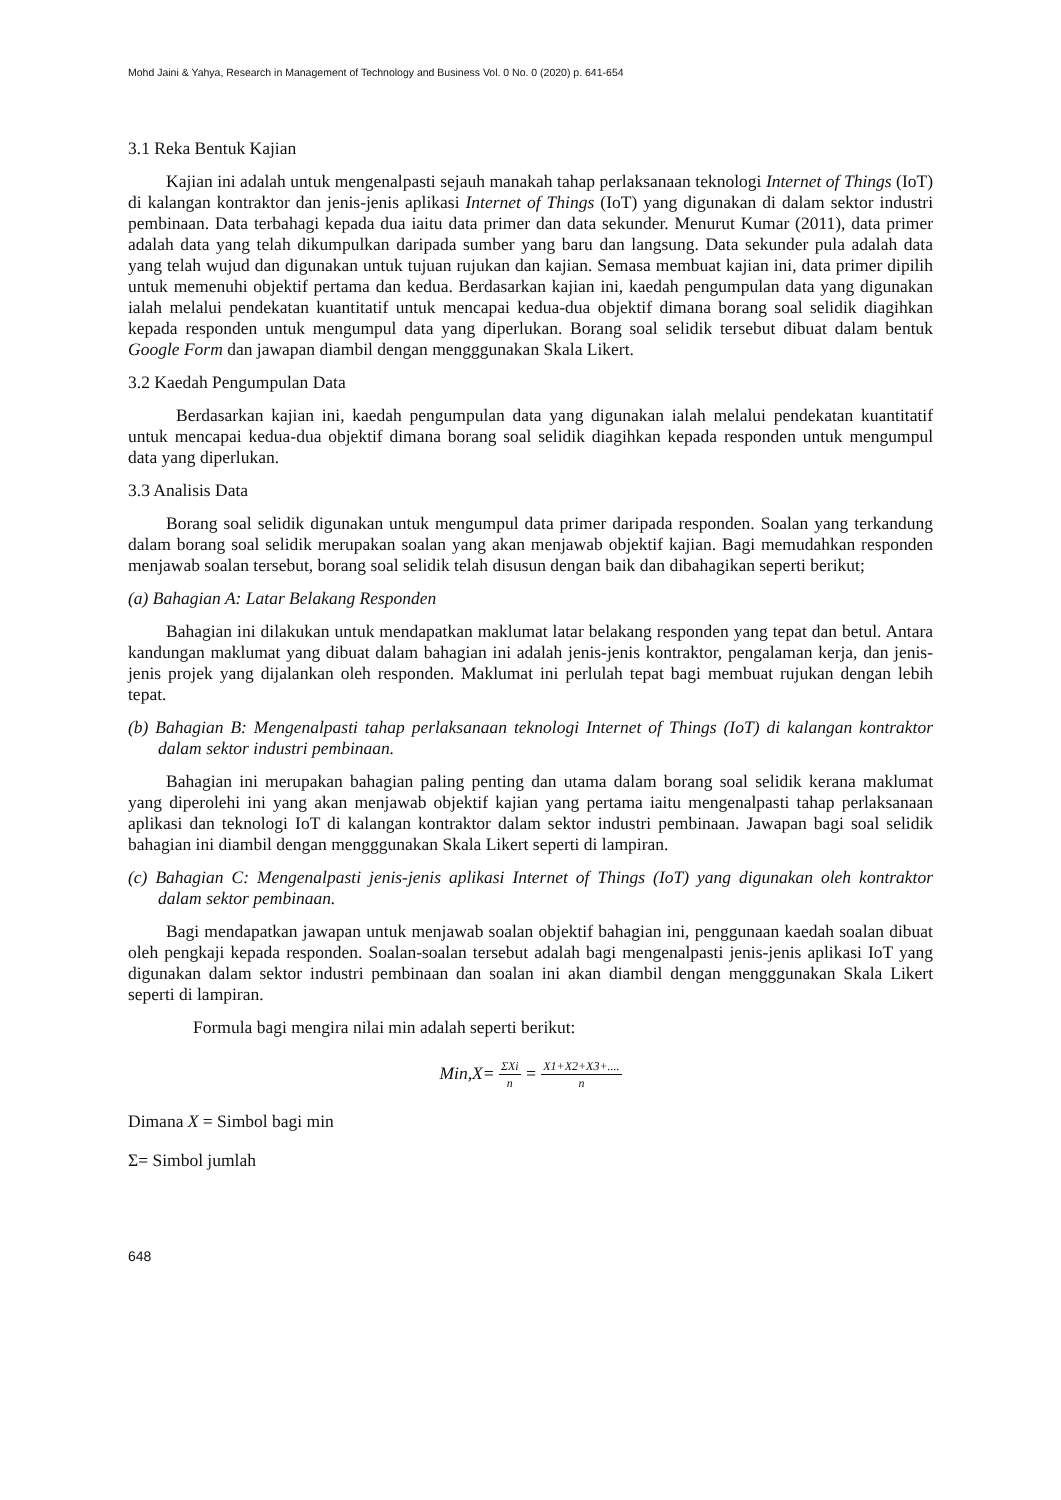Mohd Jaini & Yahya, Research in Management of Technology and Business Vol. 0 No. 0 (2020) p. 641-654
3.1 Reka Bentuk Kajian
Kajian ini adalah untuk mengenalpasti sejauh manakah tahap perlaksanaan teknologi Internet of Things (IoT) di kalangan kontraktor dan jenis-jenis aplikasi Internet of Things (IoT) yang digunakan di dalam sektor industri pembinaan. Data terbahagi kepada dua iaitu data primer dan data sekunder. Menurut Kumar (2011), data primer adalah data yang telah dikumpulkan daripada sumber yang baru dan langsung. Data sekunder pula adalah data yang telah wujud dan digunakan untuk tujuan rujukan dan kajian. Semasa membuat kajian ini, data primer dipilih untuk memenuhi objektif pertama dan kedua. Berdasarkan kajian ini, kaedah pengumpulan data yang digunakan ialah melalui pendekatan kuantitatif untuk mencapai kedua-dua objektif dimana borang soal selidik diagihkan kepada responden untuk mengumpul data yang diperlukan. Borang soal selidik tersebut dibuat dalam bentuk Google Form dan jawapan diambil dengan mengggunakan Skala Likert.
3.2 Kaedah Pengumpulan Data
Berdasarkan kajian ini, kaedah pengumpulan data yang digunakan ialah melalui pendekatan kuantitatif untuk mencapai kedua-dua objektif dimana borang soal selidik diagihkan kepada responden untuk mengumpul data yang diperlukan.
3.3 Analisis Data
Borang soal selidik digunakan untuk mengumpul data primer daripada responden. Soalan yang terkandung dalam borang soal selidik merupakan soalan yang akan menjawab objektif kajian. Bagi memudahkan responden menjawab soalan tersebut, borang soal selidik telah disusun dengan baik dan dibahagikan seperti berikut;
(a) Bahagian A: Latar Belakang Responden
Bahagian ini dilakukan untuk mendapatkan maklumat latar belakang responden yang tepat dan betul. Antara kandungan maklumat yang dibuat dalam bahagian ini adalah jenis-jenis kontraktor, pengalaman kerja, dan jenis-jenis projek yang dijalankan oleh responden. Maklumat ini perlulah tepat bagi membuat rujukan dengan lebih tepat.
(b) Bahagian B: Mengenalpasti tahap perlaksanaan teknologi Internet of Things (IoT) di kalangan kontraktor dalam sektor industri pembinaan.
Bahagian ini merupakan bahagian paling penting dan utama dalam borang soal selidik kerana maklumat yang diperolehi ini yang akan menjawab objektif kajian yang pertama iaitu mengenalpasti tahap perlaksanaan aplikasi dan teknologi IoT di kalangan kontraktor dalam sektor industri pembinaan. Jawapan bagi soal selidik bahagian ini diambil dengan mengggunakan Skala Likert seperti di lampiran.
(c) Bahagian C: Mengenalpasti jenis-jenis aplikasi Internet of Things (IoT) yang digunakan oleh kontraktor dalam sektor pembinaan.
Bagi mendapatkan jawapan untuk menjawab soalan objektif bahagian ini, penggunaan kaedah soalan dibuat oleh pengkaji kepada responden. Soalan-soalan tersebut adalah bagi mengenalpasti jenis-jenis aplikasi IoT yang digunakan dalam sektor industri pembinaan dan soalan ini akan diambil dengan mengggunakan Skala Likert seperti di lampiran.
Formula bagi mengira nilai min adalah seperti berikut:
Min,X= ΣXi n = X1+X2+X3+.... n
Dimana X = Simbol bagi min
Σ= Simbol jumlah
648